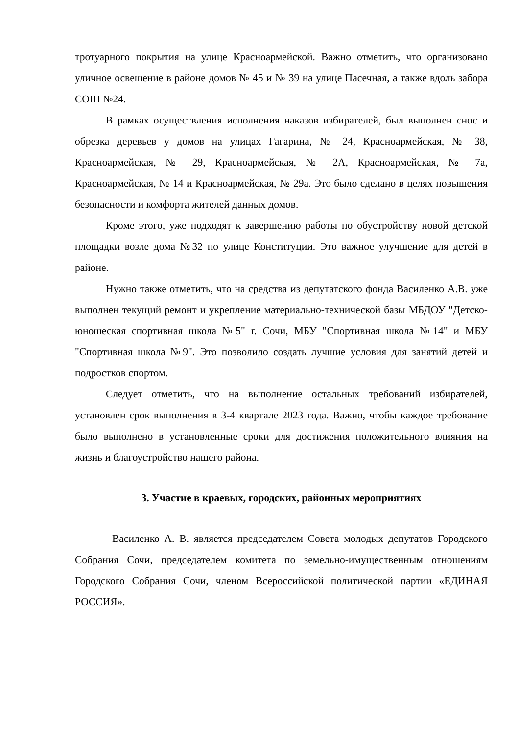тротуарного покрытия на улице Красноармейской. Важно отметить, что организовано уличное освещение в районе домов № 45 и № 39 на улице Пасечная, а также вдоль забора СОШ №24.
В рамках осуществления исполнения наказов избирателей, был выполнен снос и обрезка деревьев у домов на улицах Гагарина, № 24, Красноармейская, № 38, Красноармейская, № 29, Красноармейская, № 2А, Красноармейская, № 7а, Красноармейская, № 14 и Красноармейская, № 29а. Это было сделано в целях повышения безопасности и комфорта жителей данных домов.
Кроме этого, уже подходят к завершению работы по обустройству новой детской площадки возле дома №32 по улице Конституции. Это важное улучшение для детей в районе.
Нужно также отметить, что на средства из депутатского фонда Василенко А.В. уже выполнен текущий ремонт и укрепление материально-технической базы МБДОУ "Детско-юношеская спортивная школа №5" г. Сочи, МБУ "Спортивная школа №14" и МБУ "Спортивная школа №9". Это позволило создать лучшие условия для занятий детей и подростков спортом.
Следует отметить, что на выполнение остальных требований избирателей, установлен срок выполнения в 3-4 квартале 2023 года. Важно, чтобы каждое требование было выполнено в установленные сроки для достижения положительного влияния на жизнь и благоустройство нашего района.
3. Участие в краевых, городских, районных мероприятиях
Василенко А. В. является председателем Совета молодых депутатов Городского Собрания Сочи, председателем комитета по земельно-имущественным отношениям Городского Собрания Сочи, членом Всероссийской политической партии «ЕДИНАЯ РОССИЯ».